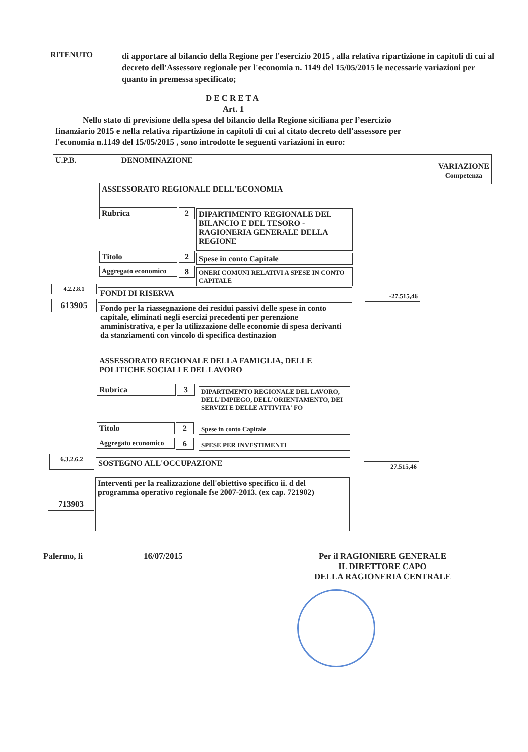RITENUTO
di apportare al bilancio della Regione per l'esercizio 2015 , alla relativa ripartizione in capitoli di cui al decreto dell'Assessore regionale per l'economia n. 1149 del 15/05/2015 le necessarie variazioni per quanto in premessa specificato;
DECRETA
Art. 1
Nello stato di previsione della spesa del bilancio della Regione siciliana per l’esercizio finanziario 2015 e nella relativa ripartizione in capitoli di cui al citato decreto dell'assessore per l'economia n.1149 del 15/05/2015 , sono introdotte le seguenti variazioni in euro:
U.P.B. DENOMINAZIONE VARIAZIONE
Competenza
ASSESSORATO REGIONALE DELL'ECONOMIA
Rubrica 2
DIPARTIMENTO REGIONALE DEL BILANCIO E DEL TESORO - RAGIONERIA GENERALE DELLA REGIONE
Titolo 2 Spese in conto Capitale
Aggregato economico
8
ONERI COMUNI RELATIVI A SPESE IN CONTO CAPITALE
4.2.2.8.1 FONDI DI RISERVA -27.515,46
613905
Fondo per la riassegnazione dei residui passivi delle spese in conto capitale, eliminati negli esercizi precedenti per perenzione amministrativa, e per la utilizzazione delle economie di spesa derivanti da stanziamenti con vincolo di specifica destinazion
ASSESSORATO REGIONALE DELLA FAMIGLIA, DELLE POLITICHE SOCIALI E DEL LAVORO
Rubrica 3
DIPARTIMENTO REGIONALE DEL LAVORO, DELL'IMPIEGO, DELL'ORIENTAMENTO, DEI SERVIZI E DELLE ATTIVITA' FO
Titolo 2 Spese in conto Capitale
Aggregato economico
6 SPESE PER INVESTIMENTI
6.3.2.6.2 SOSTEGNO ALL'OCCUPAZIONE 27.515,46
Interventi per la realizzazione dell'obiettivo specifico ii. d del programma operativo regionale fse 2007-2013. (ex cap. 721902)
713903
Palermo, lì 16/07/2015 Per il RAGIONIERE GENERALE
IL DIRETTORE CAPO
DELLA RAGIONERIA CENTRALE